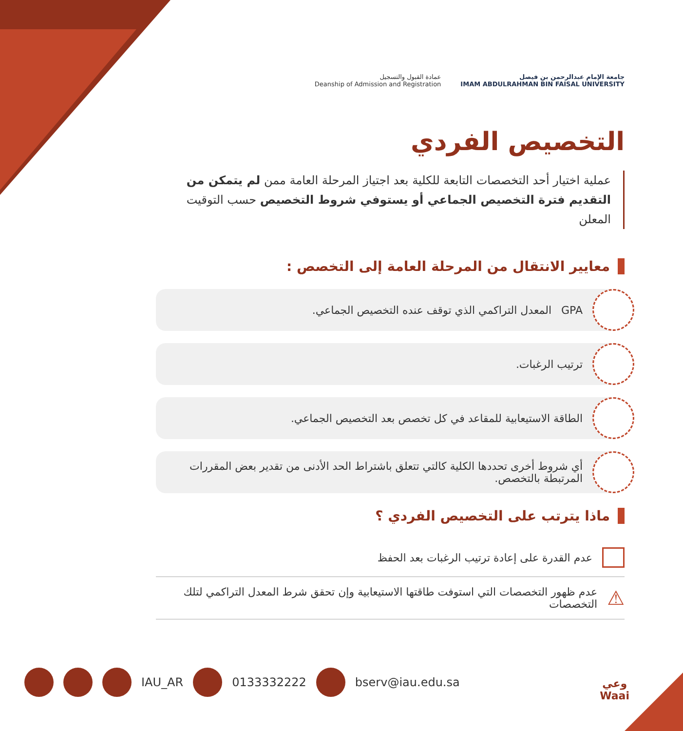جامعة الإمام عبدالرحمن بن فيصل
IMAM ABDULRAHMAN BIN FAISAL UNIVERSITY
عمادة القبول والتسجيل
Deanship of Admission and Registration
التخصيص الفردي
عملية اختيار أحد التخصصات التابعة للكلية بعد اجتياز المرحلة العامة ممن لم يتمكن من التقديم فترة التخصيص الجماعي أو يستوفي شروط التخصيص حسب التوقيت المعلن
معايير الانتقال من المرحلة العامة إلى التخصص :
GPA المعدل التراكمي الذي توقف عنده التخصيص الجماعي.
ترتيب الرغبات.
الطاقة الاستيعابية للمقاعد في كل تخصص بعد التخصيص الجماعي.
أي شروط أخرى تحددها الكلية كالتي تتعلق باشتراط الحد الأدنى من تقدير بعض المقررات المرتبطة بالتخصص.
ماذا يترتب على التخصيص الفردي ؟
عدم القدرة على إعادة ترتيب الرغبات بعد الحفظ
⚠ عدم ظهور التخصصات التي استوفت طاقتها الاستيعابية وإن تحقق شرط المعدل التراكمي لتلك التخصصات
IAU_AR 0133332222 bserv@iau.edu.sa
وعي
Waai